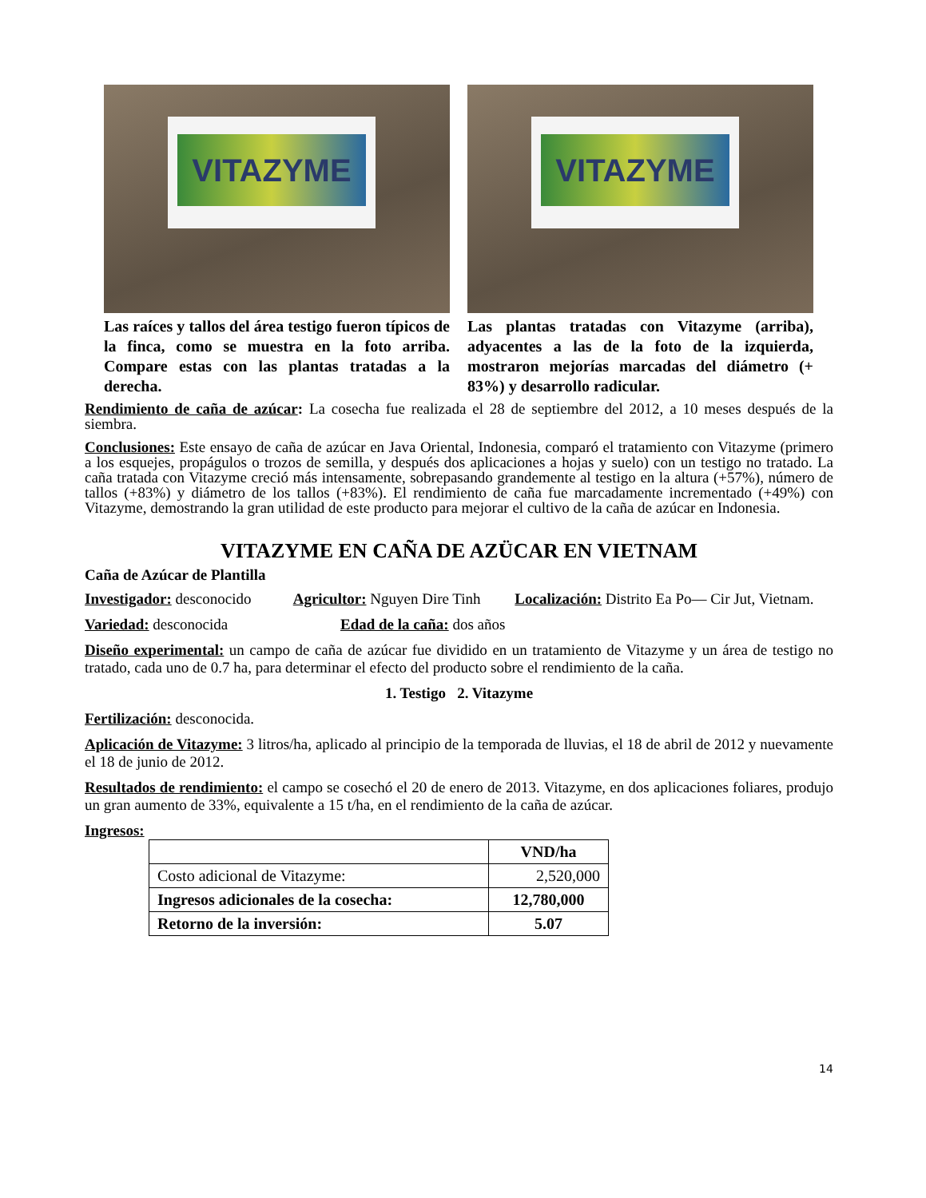VITAZYME
Las raíces y tallos del área testigo fueron típicos de la finca, como se muestra en la foto arriba. Compare estas con las plantas tratadas a la derecha.
VITAZYME
Las plantas tratadas con Vitazyme (arriba), adyacentes a las de la foto de la izquierda, mostraron mejorías marcadas del diámetro (+ 83%) y desarrollo radicular.
Rendimiento de caña de azúcar: La cosecha fue realizada el 28 de septiembre del 2012, a 10 meses después de la siembra.
Conclusiones: Este ensayo de caña de azúcar en Java Oriental, Indonesia, comparó el tratamiento con Vitazyme (primero a los esquejes, propágulos o trozos de semilla, y después dos aplicaciones a hojas y suelo) con un testigo no tratado. La caña tratada con Vitazyme creció más intensamente, sobrepasando grandemente al testigo en la altura (+57%), número de tallos (+83%) y diámetro de los tallos (+83%). El rendimiento de caña fue marcadamente incrementado (+49%) con Vitazyme, demostrando la gran utilidad de este producto para mejorar el cultivo de la caña de azúcar en Indonesia.
VITAZYME EN CAÑA DE AZÜCAR EN VIETNAM
Caña de Azúcar de Plantilla
Investigador: desconocido Agricultor: Nguyen Dire Tinh Localización: Distrito Ea Po— Cir Jut, Vietnam.
Variedad: desconocida Edad de la caña: dos años
Diseño experimental: un campo de caña de azúcar fue dividido en un tratamiento de Vitazyme y un área de testigo no tratado, cada uno de 0.7 ha, para determinar el efecto del producto sobre el rendimiento de la caña.
1. Testigo 2. Vitazyme
Fertilización: desconocida.
Aplicación de Vitazyme: 3 litros/ha, aplicado al principio de la temporada de lluvias, el 18 de abril de 2012 y nuevamente el 18 de junio de 2012.
Resultados de rendimiento: el campo se cosechó el 20 de enero de 2013. Vitazyme, en dos aplicaciones foliares, produjo un gran aumento de 33%, equivalente a 15 t/ha, en el rendimiento de la caña de azúcar.
Ingresos:
| | VND/ha |
| --- | --- |
| Costo adicional de Vitazyme: | 2,520,000 |
| Ingresos adicionales de la cosecha: | 12,780,000 |
| Retorno de la inversión: | 5.07 |
14